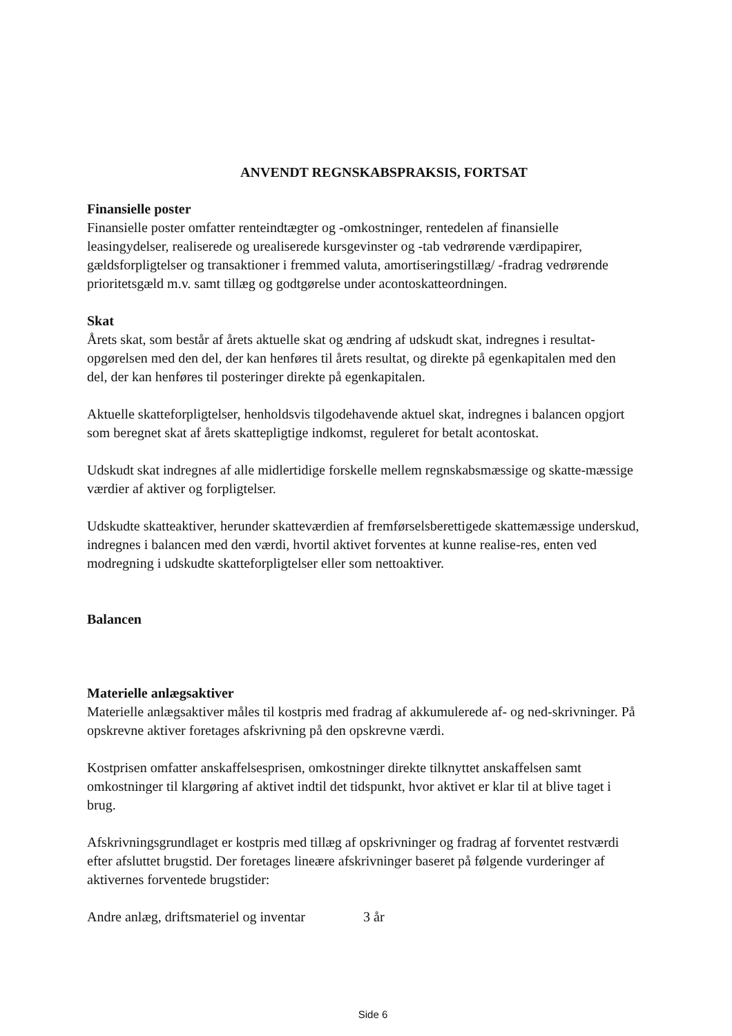ANVENDT REGNSKABSPRAKSIS, FORTSAT
Finansielle poster
Finansielle poster omfatter renteindtægter og -omkostninger, rentedelen af finansielle leasingydelser, realiserede og urealiserede kursgevinster og -tab vedrørende værdipapirer, gældsforpligtelser og transaktioner i fremmed valuta, amortiseringstillæg/ -fradrag vedrørende prioritetsgæld m.v. samt tillæg og godtgørelse under acontoskatteordningen.
Skat
Årets skat, som består af årets aktuelle skat og ændring af udskudt skat, indregnes i resultat-opgørelsen med den del, der kan henføres til årets resultat, og direkte på egenkapitalen med den del, der kan henføres til posteringer direkte på egenkapitalen.
Aktuelle skatteforpligtelser, henholdsvis tilgodehavende aktuel skat, indregnes i balancen opgjort som beregnet skat af årets skattepligtige indkomst, reguleret for betalt acontoskat.
Udskudt skat indregnes af alle midlertidige forskelle mellem regnskabsmæssige og skatte-mæssige værdier af aktiver og forpligtelser.
Udskudte skatteaktiver, herunder skatteværdien af fremførselsberettigede skattemæssige underskud, indregnes i balancen med den værdi, hvortil aktivet forventes at kunne realise-res, enten ved modregning i udskudte skatteforpligtelser eller som nettoaktiver.
Balancen
Materielle anlægsaktiver
Materielle anlægsaktiver måles til kostpris med fradrag af akkumulerede af- og ned-skrivninger. På opskrevne aktiver foretages afskrivning på den opskrevne værdi.
Kostprisen omfatter anskaffelsesprisen, omkostninger direkte tilknyttet anskaffelsen samt omkostninger til klargøring af aktivet indtil det tidspunkt, hvor aktivet er klar til at blive taget i brug.
Afskrivningsgrundlaget er kostpris med tillæg af opskrivninger og fradrag af forventet restværdi efter afsluttet brugstid. Der foretages lineære afskrivninger baseret på følgende vurderinger af aktivernes forventede brugstider:
Andre anlæg, driftsmateriel og inventar 3 år
Side 6